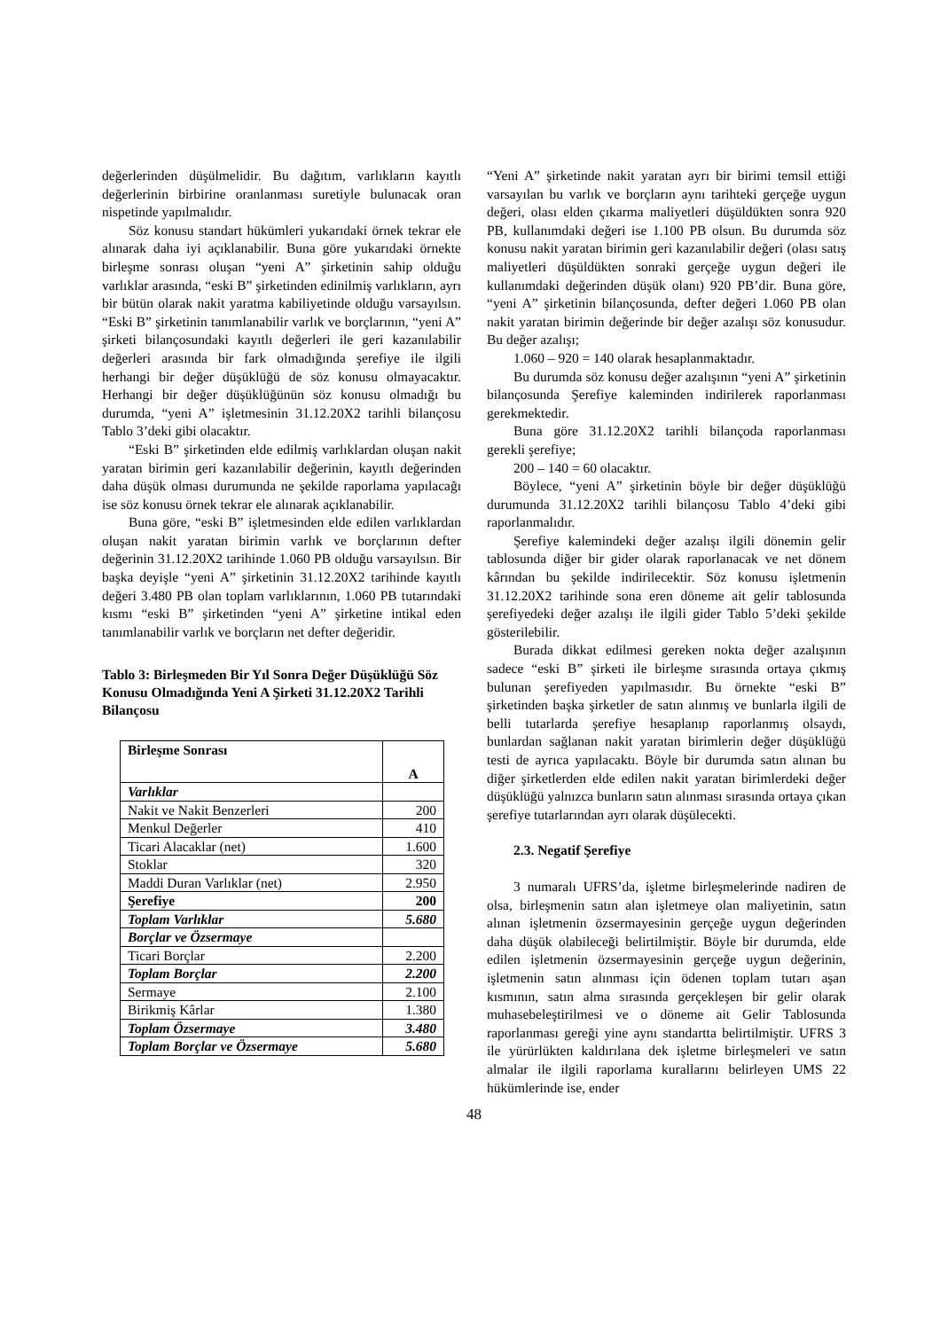değerlerinden düşülmelidir. Bu dağıtım, varlıkların kayıtlı değerlerinin birbirine oranlanması suretiyle bulunacak oran nispetinde yapılmalıdır.
Söz konusu standart hükümleri yukarıdaki örnek tekrar ele alınarak daha iyi açıklanabilir. Buna göre yukarıdaki örnekte birleşme sonrası oluşan “yeni A” şirketinin sahip olduğu varlıklar arasında, “eski B” şirketinden edinilmiş varlıkların, ayrı bir bütün olarak nakit yaratma kabiliyetinde olduğu varsayılsın. “Eski B” şirketinin tanımlanabilir varlık ve borçlarının, “yeni A” şirketi bilançosundaki kayıtlı değerleri ile geri kazanılabilir değerleri arasında bir fark olmadığında şerefiye ile ilgili herhangi bir değer düşüklüğü de söz konusu olmayacaktır. Herhangi bir değer düşüklüğünün söz konusu olmadığı bu durumda, “yeni A” işletmesinin 31.12.20X2 tarihli bilançosu Tablo 3’deki gibi olacaktır.
“Eski B” şirketinden elde edilmiş varlıklardan oluşan nakit yaratan birimin geri kazanılabilir değerinin, kayıtlı değerinden daha düşük olması durumunda ne şekilde raporlama yapılacağı ise söz konusu örnek tekrar ele alınarak açıklanabilir.
Buna göre, “eski B” işletmesinden elde edilen varlıklardan oluşan nakit yaratan birimin varlık ve borçlarının defter değerinin 31.12.20X2 tarihinde 1.060 PB olduğu varsayılsın. Bir başka deyişle “yeni A” şirketinin 31.12.20X2 tarihinde kayıtlı değeri 3.480 PB olan toplam varlıklarının, 1.060 PB tutarındaki kısmı “eski B” şirketinden “yeni A” şirketine intikal eden tanımlanabilir varlık ve borçların net defter değeridir.
Tablo 3: Birleşmeden Bir Yıl Sonra Değer Düşüklüğü Söz Konusu Olmadığında Yeni A Şirketi 31.12.20X2 Tarihli Bilançosu
| Birleşme Sonrası | A |
| --- | --- |
| Varlıklar | |
| Nakit ve Nakit Benzerleri | 200 |
| Menkul Değerler | 410 |
| Ticari Alacaklar (net) | 1.600 |
| Stoklar | 320 |
| Maddi Duran Varlıklar (net) | 2.950 |
| Şerefiye | 200 |
| Toplam Varlıklar | 5.680 |
| Borçlar ve Özsermaye | |
| Ticari Borçlar | 2.200 |
| Toplam Borçlar | 2.200 |
| Sermaye | 2.100 |
| Birikmiş Kârlar | 1.380 |
| Toplam Özsermaye | 3.480 |
| Toplam Borçlar ve Özsermaye | 5.680 |
“Yeni A” şirketinde nakit yaratan ayrı bir birimi temsil ettiği varsayılan bu varlık ve borçların aynı tarihteki gerçeğe uygun değeri, olası elden çıkarma maliyetleri düşüldükten sonra 920 PB, kullanımdaki değeri ise 1.100 PB olsun. Bu durumda söz konusu nakit yaratan birimin geri kazanılabilir değeri (olası satış maliyetleri düşüldükten sonraki gerçeğe uygun değeri ile kullanımdaki değerinden düşük olanı) 920 PB’dir. Buna göre, “yeni A” şirketinin bilançosunda, defter değeri 1.060 PB olan nakit yaratan birimin değerinde bir değer azalışı söz konusudur. Bu değer azalışı;
1.060 – 920 = 140 olarak hesaplanmaktadır.
Bu durumda söz konusu değer azalışının “yeni A” şirketinin bilançosunda Şerefiye kaleminden indirilerek raporlanması gerekmektedir.
Buna göre 31.12.20X2 tarihli bilançoda raporlanması gerekli şerefiye;
200 – 140 = 60 olacaktır.
Böylece, “yeni A” şirketinin böyle bir değer düşüklüğü durumunda 31.12.20X2 tarihli bilançosu Tablo 4’deki gibi raporlanmalıdır.
Şerefiye kalemindeki değer azalışı ilgili dönemin gelir tablosunda diğer bir gider olarak raporlanacak ve net dönem kârından bu şekilde indirilecektir. Söz konusu işletmenin 31.12.20X2 tarihinde sona eren döneme ait gelir tablosunda şerefiyedeki değer azalışı ile ilgili gider Tablo 5’deki şekilde gösterilebilir.
Burada dikkat edilmesi gereken nokta değer azalışının sadece “eski B” şirketi ile birleşme sırasında ortaya çıkmış bulunan şerefiyeden yapılmasıdır. Bu örnekte “eski B” şirketinden başka şirketler de satın alınmış ve bunlarla ilgili de belli tutarlarda şerefiye hesaplanıp raporlanmış olsaydı, bunlardan sağlanan nakit yaratan birimlerin değer düşüklüğü testi de ayrıca yapılacaktı. Böyle bir durumda satın alınan bu diğer şirketlerden elde edilen nakit yaratan birimlerdeki değer düşüklüğü yalnızca bunların satın alınması sırasında ortaya çıkan şerefiye tutarlarından ayrı olarak düşülecekti.
2.3. Negatif Şerefiye
3 numaralı UFRS’da, işletme birleşmelerinde nadiren de olsa, birleşmenin satın alan işletmeye olan maliyetinin, satın alınan işletmenin özsermayesinin gerçeğe uygun değerinden daha düşük olabileceği belirtilmiştir. Böyle bir durumda, elde edilen işletmenin özsermayesinin gerçeğe uygun değerinin, işletmenin satın alınması için ödenen toplam tutarı aşan kısmının, satın alma sırasında gerçekleşen bir gelir olarak muhasebeleştirilmesi ve o döneme ait Gelir Tablosunda raporlanması gereği yine aynı standartta belirtilmiştir. UFRS 3 ile yürürlükten kaldırılana dek işletme birleşmeleri ve satın almalar ile ilgili raporlama kurallarını belirleyen UMS 22 hükümlerinde ise, ender
48